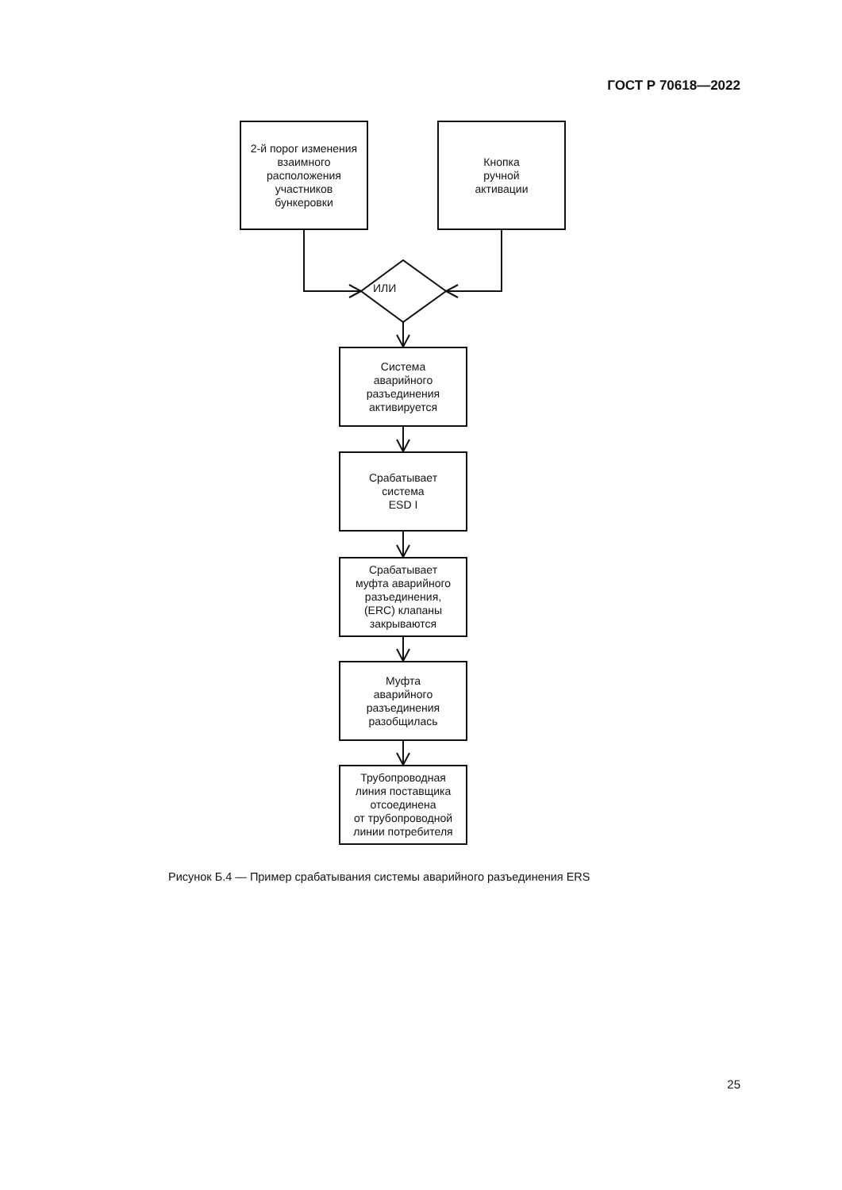ГОСТ Р 70618—2022
2-й порог изменения
взаимного
расположения
участников
бункеровки
Кнопка
ручной
активации
ИЛИ
Система
аварийного
разъединения
активируется
Срабатывает
система
ESD I
Срабатывает
муфта аварийного
разъединения,
(ERC) клапаны
закрываются
Муфта
аварийного
разъединения
разобщилась
Трубопроводная
линия поставщика
отсоединена
от трубопроводной
линии потребителя
Рисунок Б.4 — Пример срабатывания системы аварийного разъединения ERS
25